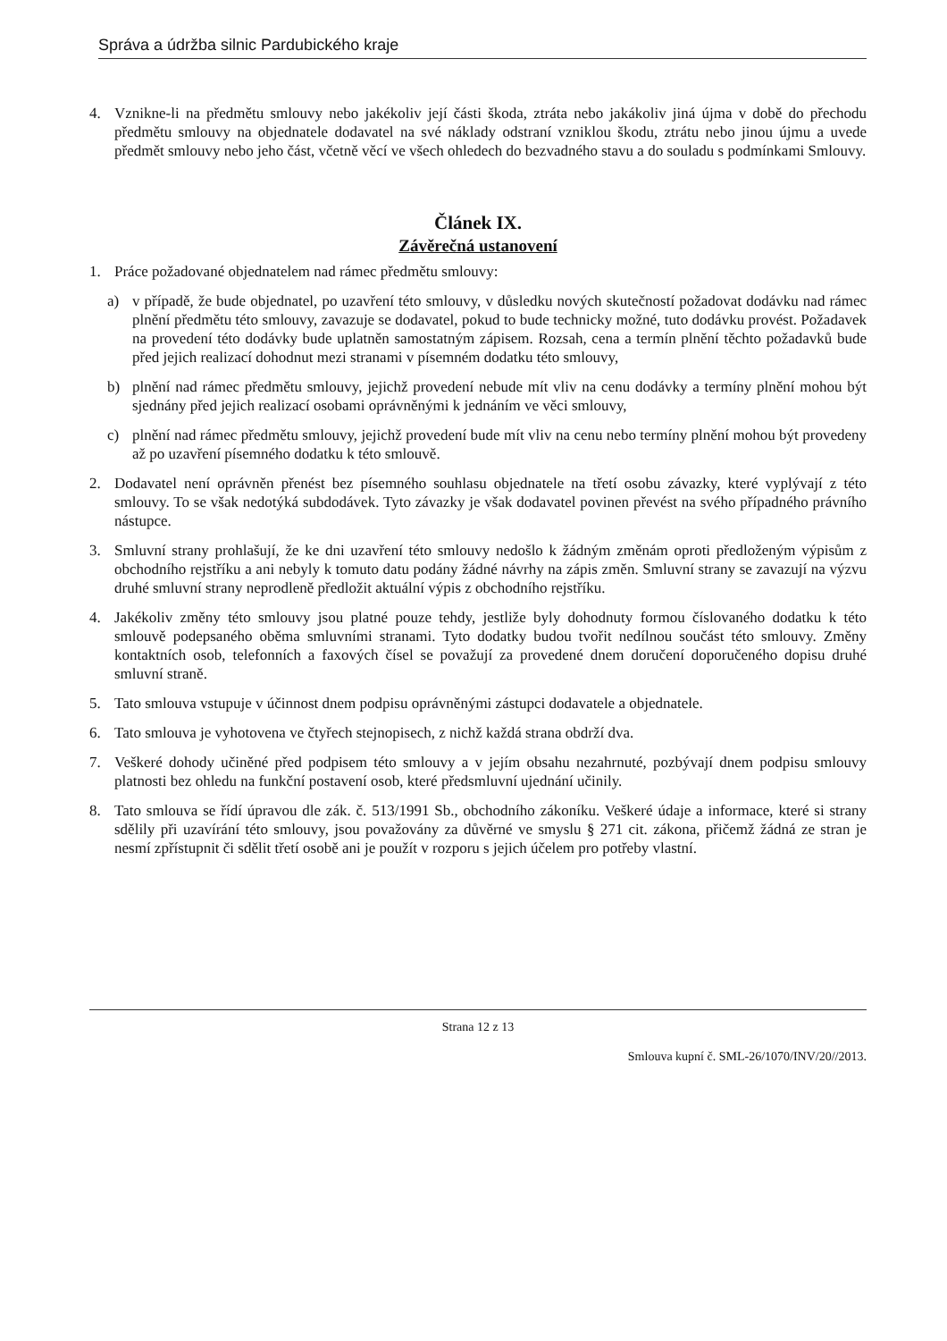Správa a údržba silnic Pardubického kraje
4. Vznikne-li na předmětu smlouvy nebo jakékoliv její části škoda, ztráta nebo jakákoliv jiná újma v době do přechodu předmětu smlouvy na objednatele dodavatel na své náklady odstraní vzniklou škodu, ztrátu nebo jinou újmu a uvede předmět smlouvy nebo jeho část, včetně věcí ve všech ohledech do bezvadného stavu a do souladu s podmínkami Smlouvy.
Článek IX.
Závěrečná ustanovení
1. Práce požadované objednatelem nad rámec předmětu smlouvy:
a) v případě, že bude objednatel, po uzavření této smlouvy, v důsledku nových skutečností požadovat dodávku nad rámec plnění předmětu této smlouvy, zavazuje se dodavatel, pokud to bude technicky možné, tuto dodávku provést. Požadavek na provedení této dodávky bude uplatněn samostatným zápisem. Rozsah, cena a termín plnění těchto požadavků bude před jejich realizací dohodnut mezi stranami v písemném dodatku této smlouvy,
b) plnění nad rámec předmětu smlouvy, jejichž provedení nebude mít vliv na cenu dodávky a termíny plnění mohou být sjednány před jejich realizací osobami oprávněnými k jednáním ve věci smlouvy,
c) plnění nad rámec předmětu smlouvy, jejichž provedení bude mít vliv na cenu nebo termíny plnění mohou být provedeny až po uzavření písemného dodatku k této smlouvě.
2. Dodavatel není oprávněn přenést bez písemného souhlasu objednatele na třetí osobu závazky, které vyplývají z této smlouvy. To se však nedotýká subdodávek. Tyto závazky je však dodavatel povinen převést na svého případného právního nástupce.
3. Smluvní strany prohlašují, že ke dni uzavření této smlouvy nedošlo k žádným změnám oproti předloženým výpisům z obchodního rejstříku a ani nebyly k tomuto datu podány žádné návrhy na zápis změn. Smluvní strany se zavazují na výzvu druhé smluvní strany neprodleně předložit aktuální výpis z obchodního rejstříku.
4. Jakékoliv změny této smlouvy jsou platné pouze tehdy, jestliže byly dohodnuty formou číslovaného dodatku k této smlouvě podepsaného oběma smluvními stranami. Tyto dodatky budou tvořit nedílnou součást této smlouvy. Změny kontaktních osob, telefonních a faxových čísel se považují za provedené dnem doručení doporučeného dopisu druhé smluvní straně.
5. Tato smlouva vstupuje v účinnost dnem podpisu oprávněnými zástupci dodavatele a objednatele.
6. Tato smlouva je vyhotovena ve čtyřech stejnopisech, z nichž každá strana obdrží dva.
7. Veškeré dohody učiněné před podpisem této smlouvy a v jejím obsahu nezahrnuté, pozbývají dnem podpisu smlouvy platnosti bez ohledu na funkční postavení osob, které předsmluvní ujednání učinily.
8. Tato smlouva se řídí úpravou dle zák. č. 513/1991 Sb., obchodního zákoníku. Veškeré údaje a informace, které si strany sdělily při uzavírání této smlouvy, jsou považovány za důvěrné ve smyslu § 271 cit. zákona, přičemž žádná ze stran je nesmí zpřístupnit či sdělit třetí osobě ani je použít v rozporu s jejich účelem pro potřeby vlastní.
Strana 12 z 13
Smlouva kupní č. SML-26/1070/INV/20//2013.